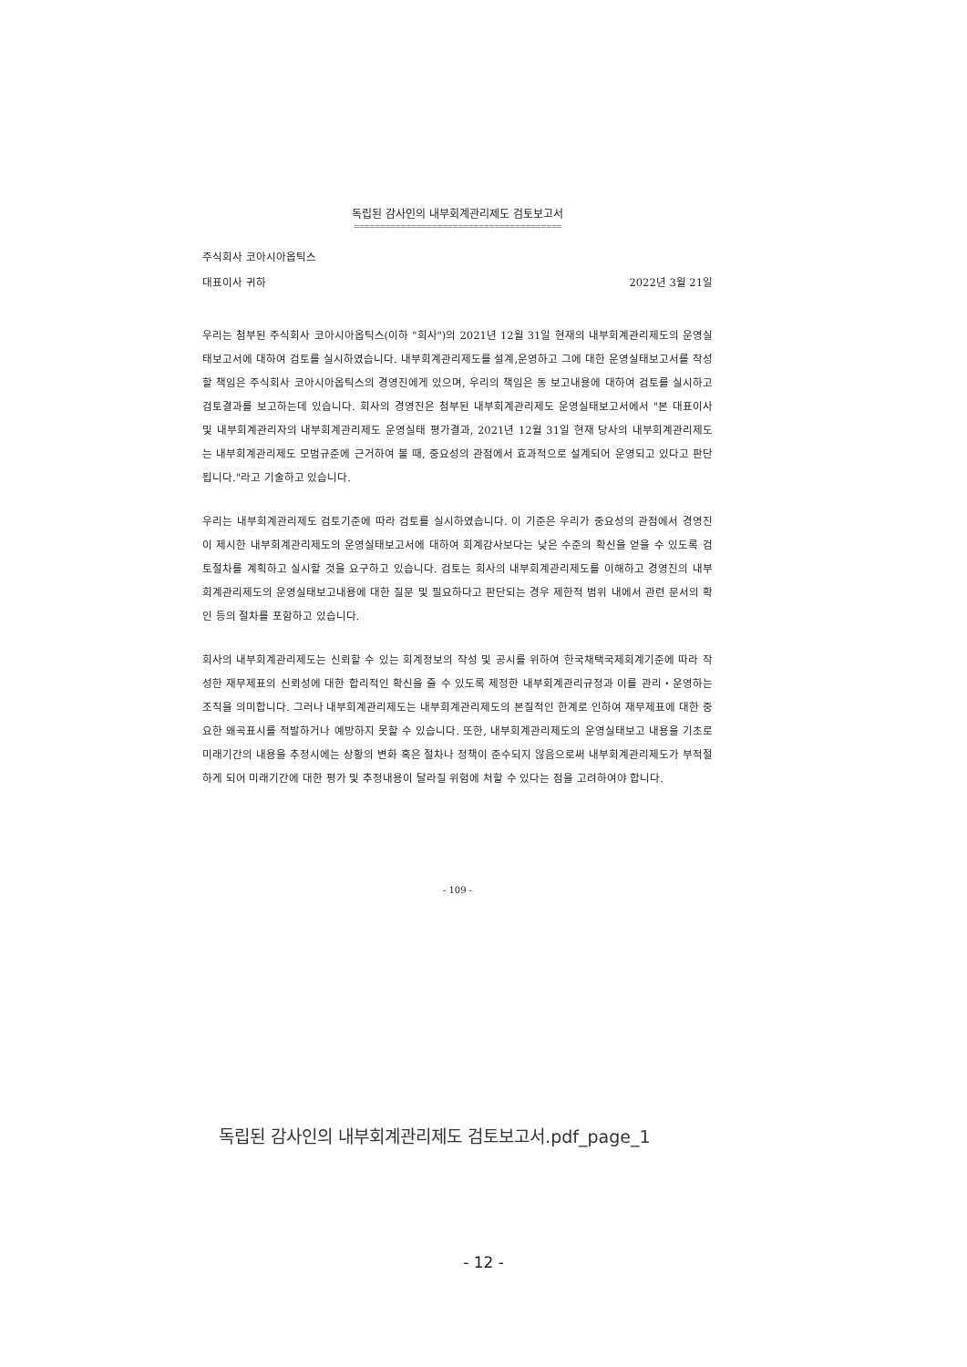독립된 감사인의 내부회계관리제도 검토보고서
========================================
주식회사 코아시아옵틱스
대표이사 귀하 2022년 3월 21일
우리는 첨부된 주식회사 코아시아옵틱스(이하 "회사")의 2021년 12월 31일 현재의 내부회계관리제도의 운영실태보고서에 대하여 검토를 실시하였습니다. 내부회계관리제도를 설계,운영하고 그에 대한 운영실태보고서를 작성할 책임은 주식회사 코아시아옵틱스의 경영진에게 있으며, 우리의 책임은 동 보고내용에 대하여 검토를 실시하고 검토결과를 보고하는데 있습니다. 회사의 경영진은 첨부된 내부회계관리제도 운영실태보고서에서 "본 대표이사 및 내부회계관리자의 내부회계관리제도 운영실태 평가결과, 2021년 12월 31일 현재 당사의 내부회계관리제도는 내부회계관리제도 모범규준에 근거하여 볼 때, 중요성의 관점에서 효과적으로 설계되어 운영되고 있다고 판단됩니다."라고 기술하고 있습니다.
우리는 내부회계관리제도 검토기준에 따라 검토를 실시하였습니다. 이 기준은 우리가 중요성의 관점에서 경영진이 제시한 내부회계관리제도의 운영실태보고서에 대하여 회계감사보다는 낮은 수준의 확신을 얻을 수 있도록 검토절차를 계획하고 실시할 것을 요구하고 있습니다. 검토는 회사의 내부회계관리제도를 이해하고 경영진의 내부회계관리제도의 운영실태보고내용에 대한 질문 및 필요하다고 판단되는 경우 제한적 범위 내에서 관련 문서의 확인 등의 절차를 포함하고 있습니다.
회사의 내부회계관리제도는 신뢰할 수 있는 회계정보의 작성 및 공시를 위하여 한국채택국제회계기준에 따라 작성한 재무제표의 신뢰성에 대한 합리적인 확신을 줄 수 있도록 제정한 내부회계관리규정과 이를 관리・운영하는 조직을 의미합니다. 그러나 내부회계관리제도는 내부회계관리제도의 본질적인 한계로 인하여 재무제표에 대한 중요한 왜곡표시를 적발하거나 예방하지 못할 수 있습니다. 또한, 내부회계관리제도의 운영실태보고 내용을 기초로 미래기간의 내용을 추정시에는 상황의 변화 혹은 절차나 정책이 준수되지 않음으로써 내부회계관리제도가 부적절하게 되어 미래기간에 대한 평가 및 추정내용이 달라질 위험에 처할 수 있다는 점을 고려하여야 합니다.
- 109 -
독립된 감사인의 내부회계관리제도 검토보고서.pdf_page_1
- 12 -